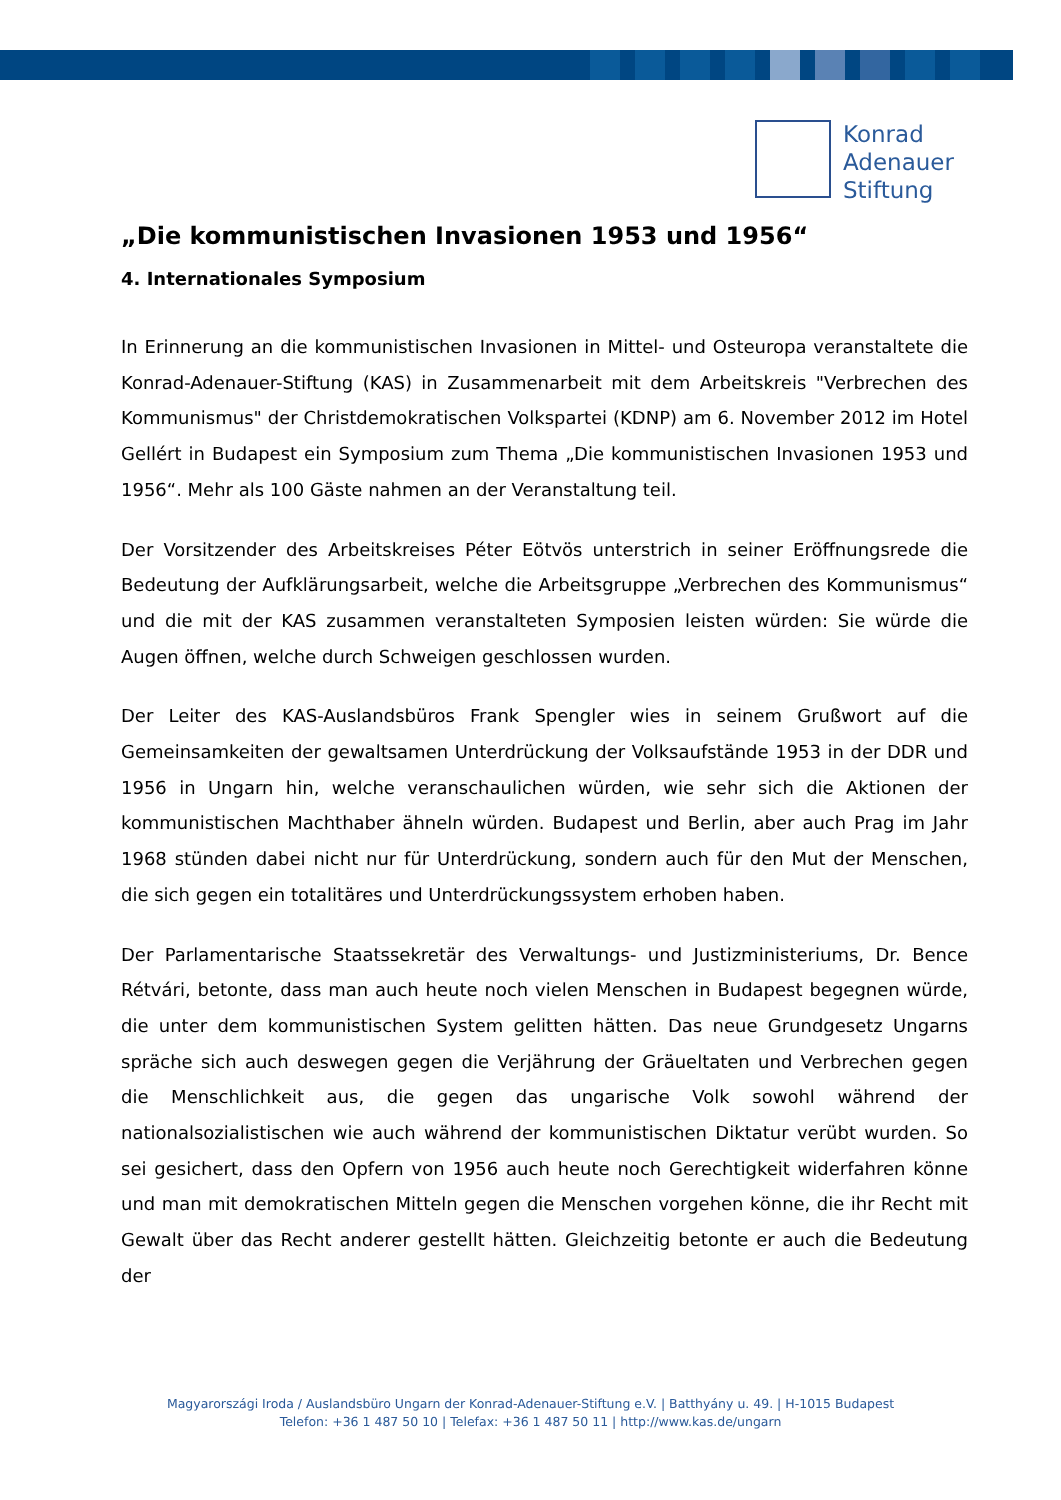Konrad
Adenauer
Stiftung
„Die kommunistischen Invasionen 1953 und 1956“
4. Internationales Symposium
In Erinnerung an die kommunistischen Invasionen in Mittel- und Osteuropa veranstaltete die Konrad-Adenauer-Stiftung (KAS) in Zusammenarbeit mit dem Arbeitskreis "Verbrechen des Kommunismus" der Christdemokratischen Volkspartei (KDNP) am 6. November 2012 im Hotel Gellért in Budapest ein Symposium zum Thema „Die kommunistischen Invasionen 1953 und 1956“. Mehr als 100 Gäste nahmen an der Veranstaltung teil.
Der Vorsitzender des Arbeitskreises Péter Eötvös unterstrich in seiner Eröffnungsrede die Bedeutung der Aufklärungsarbeit, welche die Arbeitsgruppe „Verbrechen des Kommunismus“ und die mit der KAS zusammen veranstalteten Symposien leisten würden: Sie würde die Augen öffnen, welche durch Schweigen geschlossen wurden.
Der Leiter des KAS-Auslandsbüros Frank Spengler wies in seinem Grußwort auf die Gemeinsamkeiten der gewaltsamen Unterdrückung der Volksaufstände 1953 in der DDR und 1956 in Ungarn hin, welche veranschaulichen würden, wie sehr sich die Aktionen der kommunistischen Machthaber ähneln würden. Budapest und Berlin, aber auch Prag im Jahr 1968 stünden dabei nicht nur für Unterdrückung, sondern auch für den Mut der Menschen, die sich gegen ein totalitäres und Unterdrückungssystem erhoben haben.
Der Parlamentarische Staatssekretär des Verwaltungs- und Justizministeriums, Dr. Bence Rétvári, betonte, dass man auch heute noch vielen Menschen in Budapest begegnen würde, die unter dem kommunistischen System gelitten hätten. Das neue Grundgesetz Ungarns spräche sich auch deswegen gegen die Verjährung der Gräueltaten und Verbrechen gegen die Menschlichkeit aus, die gegen das ungarische Volk sowohl während der nationalsozialistischen wie auch während der kommunistischen Diktatur verübt wurden. So sei gesichert, dass den Opfern von 1956 auch heute noch Gerechtigkeit widerfahren könne und man mit demokratischen Mitteln gegen die Menschen vorgehen könne, die ihr Recht mit Gewalt über das Recht anderer gestellt hätten. Gleichzeitig betonte er auch die Bedeutung der
Magyarországi Iroda / Auslandsbüro Ungarn der Konrad-Adenauer-Stiftung e.V. | Batthyány u. 49. | H-1015 Budapest
Telefon: +36 1 487 50 10 | Telefax: +36 1 487 50 11 | http://www.kas.de/ungarn